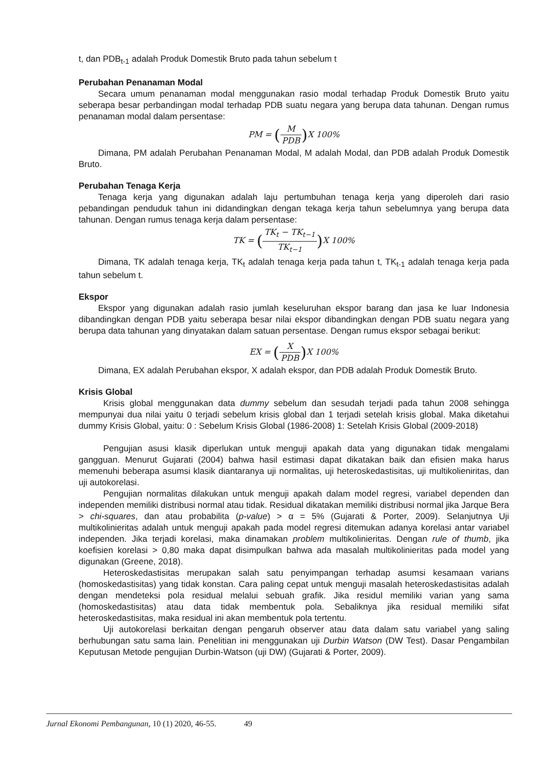t, dan PDB<sub>t-1</sub> adalah Produk Domestik Bruto pada tahun sebelum t
Perubahan Penanaman Modal
Secara umum penanaman modal menggunakan rasio modal terhadap Produk Domestik Bruto yaitu seberapa besar perbandingan modal terhadap PDB suatu negara yang berupa data tahunan. Dengan rumus penanaman modal dalam persentase:
PM = (M PDB) X 100%
Dimana, PM adalah Perubahan Penanaman Modal, M adalah Modal, dan PDB adalah Produk Domestik Bruto.
Perubahan Tenaga Kerja
Tenaga kerja yang digunakan adalah laju pertumbuhan tenaga kerja yang diperoleh dari rasio pebandingan penduduk tahun ini didandingkan dengan tekaga kerja tahun sebelumnya yang berupa data tahunan. Dengan rumus tenaga kerja dalam persentase:
TK = (TK<sub>t</sub> − TK<sub>t−1</sub> TK<sub>t−1</sub>) X 100%
Dimana, TK adalah tenaga kerja, TK<sub>t</sub> adalah tenaga kerja pada tahun t, TK<sub>t-1</sub> adalah tenaga kerja pada tahun sebelum t.
Ekspor
Ekspor yang digunakan adalah rasio jumlah keseluruhan ekspor barang dan jasa ke luar Indonesia dibandingkan dengan PDB yaitu seberapa besar nilai ekspor dibandingkan dengan PDB suatu negara yang berupa data tahunan yang dinyatakan dalam satuan persentase. Dengan rumus ekspor sebagai berikut:
EX = (X PDB) X 100%
Dimana, EX adalah Perubahan ekspor, X adalah ekspor, dan PDB adalah Produk Domestik Bruto.
Krisis Global
Krisis global menggunakan data dummy sebelum dan sesudah terjadi pada tahun 2008 sehingga mempunyai dua nilai yaitu 0 terjadi sebelum krisis global dan 1 terjadi setelah krisis global. Maka diketahui dummy Krisis Global, yaitu: 0 : Sebelum Krisis Global (1986-2008) 1: Setelah Krisis Global (2009-2018)
Pengujian asusi klasik diperlukan untuk menguji apakah data yang digunakan tidak mengalami gangguan. Menurut Gujarati (2004) bahwa hasil estimasi dapat dikatakan baik dan efisien maka harus memenuhi beberapa asumsi klasik diantaranya uji normalitas, uji heteroskedastisitas, uji multikolieniritas, dan uji autokorelasi.
Pengujian normalitas dilakukan untuk menguji apakah dalam model regresi, variabel dependen dan independen memiliki distribusi normal atau tidak. Residual dikatakan memiliki distribusi normal jika Jarque Bera > chi-squares, dan atau probabilita (p-value) > α = 5% (Gujarati & Porter, 2009). Selanjutnya Uji multikolinieritas adalah untuk menguji apakah pada model regresi ditemukan adanya korelasi antar variabel independen. Jika terjadi korelasi, maka dinamakan problem multikolinieritas. Dengan rule of thumb, jika koefisien korelasi > 0,80 maka dapat disimpulkan bahwa ada masalah multikolinieritas pada model yang digunakan (Greene, 2018).
Heteroskedastisitas merupakan salah satu penyimpangan terhadap asumsi kesamaan varians (homoskedastisitas) yang tidak konstan. Cara paling cepat untuk menguji masalah heteroskedastisitas adalah dengan mendeteksi pola residual melalui sebuah grafik. Jika residul memiliki varian yang sama (homoskedastisitas) atau data tidak membentuk pola. Sebaliknya jika residual memiliki sifat heteroskedastisitas, maka residual ini akan membentuk pola tertentu.
Uji autokorelasi berkaitan dengan pengaruh observer atau data dalam satu variabel yang saling berhubungan satu sama lain. Penelitian ini menggunakan uji Durbin Watson (DW Test). Dasar Pengambilan Keputusan Metode pengujian Durbin-Watson (uji DW) (Gujarati & Porter, 2009).
Jurnal Ekonomi Pembangunan, 10 (1) 2020, 46-55. 49